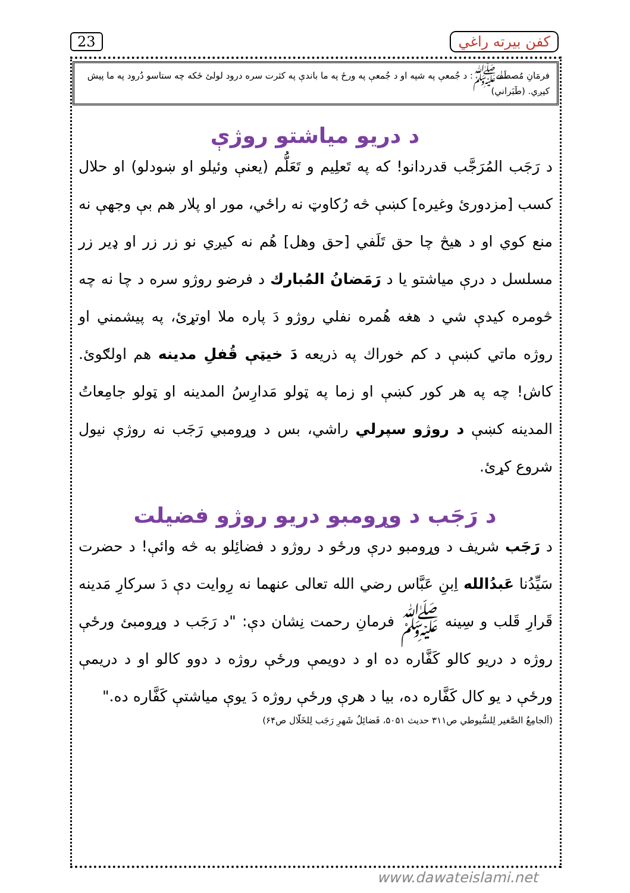23 كفن بيرته راغي
فرمَانِ مُصطَفٰےﷺ: د جُمعې په شپه او د جُمعې په ورځ په ما باندې په كثرت سره درود لولئ ځكه چه ستاسو دُرود په ما پيش كيږي. (طَبَراني)
د دريو مياشتو روژې
د رَجَب المُرَجَّب قدردانو! كه په تَعلِيم و تَعَلُّم (يعنې وئيلو او ښودلو) او حلال كسب [مزدورئ وغيره] كښې څه رُكاوټ نه راځي، مور او پلار هم بې وجهې نه منع كوي او د هيڅ چا حق تَلَفي [حق وهل] هُم نه كيږي نو زر زر او ډير زر مسلسل د درې مياشتو يا د رَمَضانُ المُبارك د فرضو روژو سره د چا نه چه څومره كيدې شي د هغه هُمره نفلي روژو دَ پاره ملا اوتړئ، په پيشمني او روژه ماتي كښې د كم خوراك په ذريعه دَ خيټې قُفلِ مدينه هم اولګوئ. كاش! چه په هر كور كښې او زما په ټولو مَدارِسُ المدينه او ټولو جامِعاتُ المدينه كښې د روژو سپرلي راشي، بس د وړومبي رَجَب نه روژې نيول شروع كړئ.
د رَجَب د وړومبو دريو روژو فضيلت
د رَجَب شريف د وړومبو درې ورځو د روژو د فضائِلو به څه وائې! د حضرت سَيِّدُنا عَبدُالله اِبنِ عَبَّاس رضي الله تعالى عنهما نه رِوايت دې دَ سركارِ مَدينه قَرارِ قَلب و سِينه ﷺ فرمانِ رحمت نِشان دې: "د رَجَب د وړومبئ ورځې روژه د دريو كالو كَفَّاره ده او د دويمې ورځې روژه د دوو كالو او د دريمې ورځې د يو كال كَفَّاره ده، بيا د هرې ورځې روژه دَ يوې مياشتې كَفَّاره ده."
(اَلجامِعُ الصَّغير لِلسُّيوطي ص۳۱۱ حديث ۵۰۵۱، فَضائِلُ شَهرِ رَجَب لِلخَلّال ص۶۴)
www.dawateislami.net